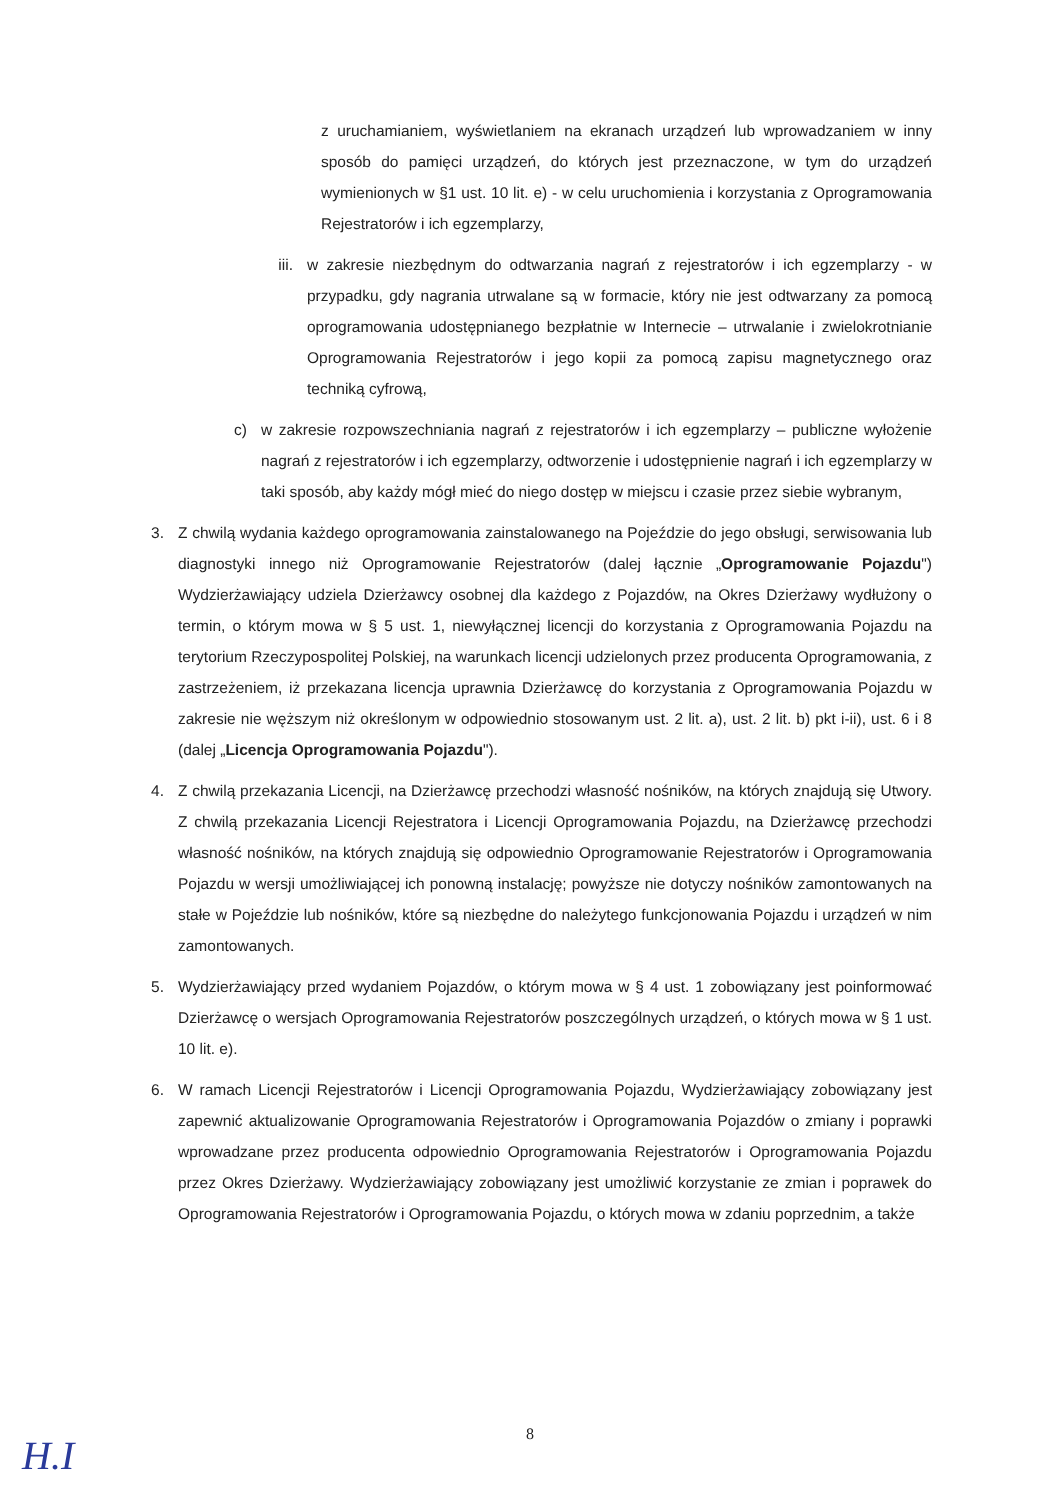z uruchamianiem, wyświetlaniem na ekranach urządzeń lub wprowadzaniem w inny sposób do pamięci urządzeń, do których jest przeznaczone, w tym do urządzeń wymienionych w §1 ust. 10 lit. e) - w celu uruchomienia i korzystania z Oprogramowania Rejestratorów i ich egzemplarzy,
iii. w zakresie niezbędnym do odtwarzania nagrań z rejestratorów i ich egzemplarzy - w przypadku, gdy nagrania utrwalane są w formacie, który nie jest odtwarzany za pomocą oprogramowania udostępnianego bezpłatnie w Internecie – utrwalanie i zwielokrotnianie Oprogramowania Rejestratorów i jego kopii za pomocą zapisu magnetycznego oraz techniką cyfrową,
c) w zakresie rozpowszechniania nagrań z rejestratorów i ich egzemplarzy – publiczne wyłożenie nagrań z rejestratorów i ich egzemplarzy, odtworzenie i udostępnienie nagrań i ich egzemplarzy w taki sposób, aby każdy mógł mieć do niego dostęp w miejscu i czasie przez siebie wybranym,
3. Z chwilą wydania każdego oprogramowania zainstalowanego na Pojeździe do jego obsługi, serwisowania lub diagnostyki innego niż Oprogramowanie Rejestratorów (dalej łącznie „Oprogramowanie Pojazdu") Wydzierżawiający udziela Dzierżawcy osobnej dla każdego z Pojazdów, na Okres Dzierżawy wydłużony o termin, o którym mowa w § 5 ust. 1, niewyłącznej licencji do korzystania z Oprogramowania Pojazdu na terytorium Rzeczypospolitej Polskiej, na warunkach licencji udzielonych przez producenta Oprogramowania, z zastrzeżeniem, iż przekazana licencja uprawnia Dzierżawcę do korzystania z Oprogramowania Pojazdu w zakresie nie węższym niż określonym w odpowiednio stosowanym ust. 2 lit. a), ust. 2 lit. b) pkt i-ii), ust. 6 i 8 (dalej „Licencja Oprogramowania Pojazdu").
4. Z chwilą przekazania Licencji, na Dzierżawcę przechodzi własność nośników, na których znajdują się Utwory. Z chwilą przekazania Licencji Rejestratora i Licencji Oprogramowania Pojazdu, na Dzierżawcę przechodzi własność nośników, na których znajdują się odpowiednio Oprogramowanie Rejestratorów i Oprogramowania Pojazdu w wersji umożliwiającej ich ponowną instalację; powyższe nie dotyczy nośników zamontowanych na stałe w Pojeździe lub nośników, które są niezbędne do należytego funkcjonowania Pojazdu i urządzeń w nim zamontowanych.
5. Wydzierżawiający przed wydaniem Pojazdów, o którym mowa w § 4 ust. 1 zobowiązany jest poinformować Dzierżawcę o wersjach Oprogramowania Rejestratorów poszczególnych urządzeń, o których mowa w § 1 ust. 10 lit. e).
6. W ramach Licencji Rejestratorów i Licencji Oprogramowania Pojazdu, Wydzierżawiający zobowiązany jest zapewnić aktualizowanie Oprogramowania Rejestratorów i Oprogramowania Pojazdów o zmiany i poprawki wprowadzane przez producenta odpowiednio Oprogramowania Rejestratorów i Oprogramowania Pojazdu przez Okres Dzierżawy. Wydzierżawiający zobowiązany jest umożliwić korzystanie ze zmian i poprawek do Oprogramowania Rejestratorów i Oprogramowania Pojazdu, o których mowa w zdaniu poprzednim, a także
8
H.I